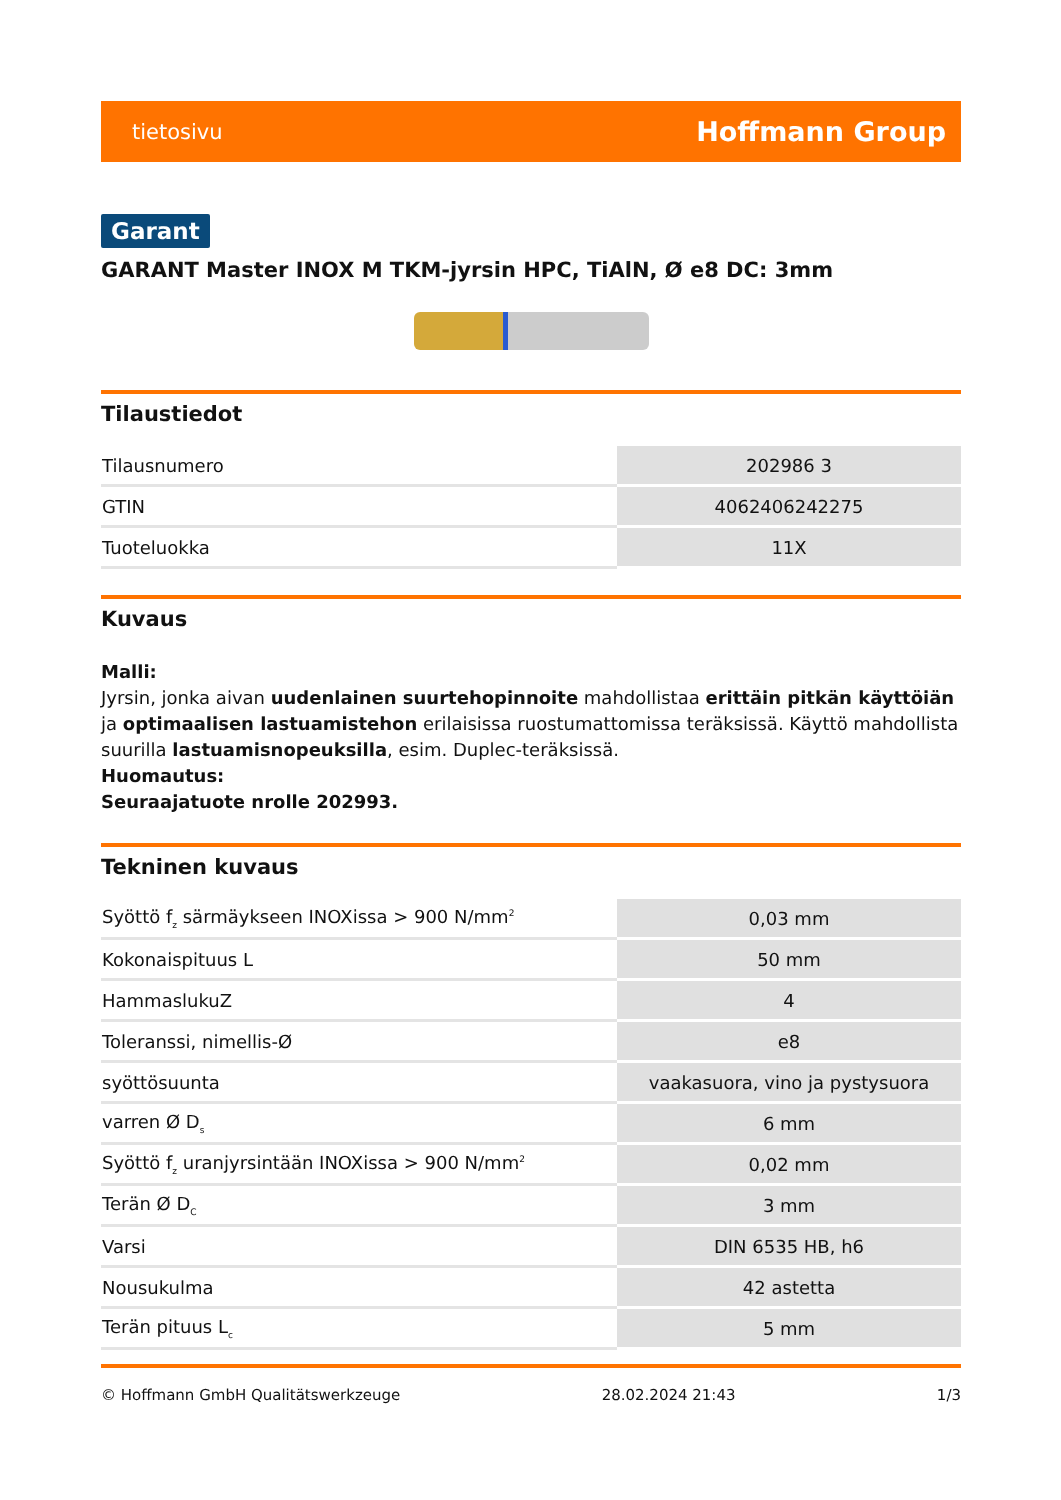tietosivu Hoffmann Group
Garant
GARANT Master INOX M TKM-jyrsin HPC, TiAlN, Ø e8 DC: 3mm
Tilaustiedot
| Tilausnumero | 202986 3 |
| GTIN | 4062406242275 |
| Tuoteluokka | 11X |
Kuvaus
Malli:
Jyrsin, jonka aivan uudenlainen suurtehopinnoite mahdollistaa erittäin pitkän käyttöiän ja optimaalisen lastuamistehon erilaisissa ruostumattomissa teräksissä. Käyttö mahdollista suurilla lastuamisnopeuksilla, esim. Duplec-teräksissä.
Huomautus:
Seuraajatuote nrolle 202993.
Tekninen kuvaus
| Syöttö f<sub>z</sub> särmäykseen INOXissa > 900 N/mm<sup>2</sup> | 0,03 mm |
| Kokonaispituus L | 50 mm |
| HammaslukuZ | 4 |
| Toleranssi, nimellis-Ø | e8 |
| syöttösuunta | vaakasuora, vino ja pystysuora |
| varren Ø D<sub>s</sub> | 6 mm |
| Syöttö f<sub>z</sub> uranjyrsintään INOXissa > 900 N/mm<sup>2</sup> | 0,02 mm |
| Terän Ø D<sub>C</sub> | 3 mm |
| Varsi | DIN 6535 HB, h6 |
| Nousukulma | 42 astetta |
| Terän pituus L<sub>c</sub> | 5 mm |
© Hoffmann GmbH Qualitätswerkzeuge 28.02.2024 21:43 1/3